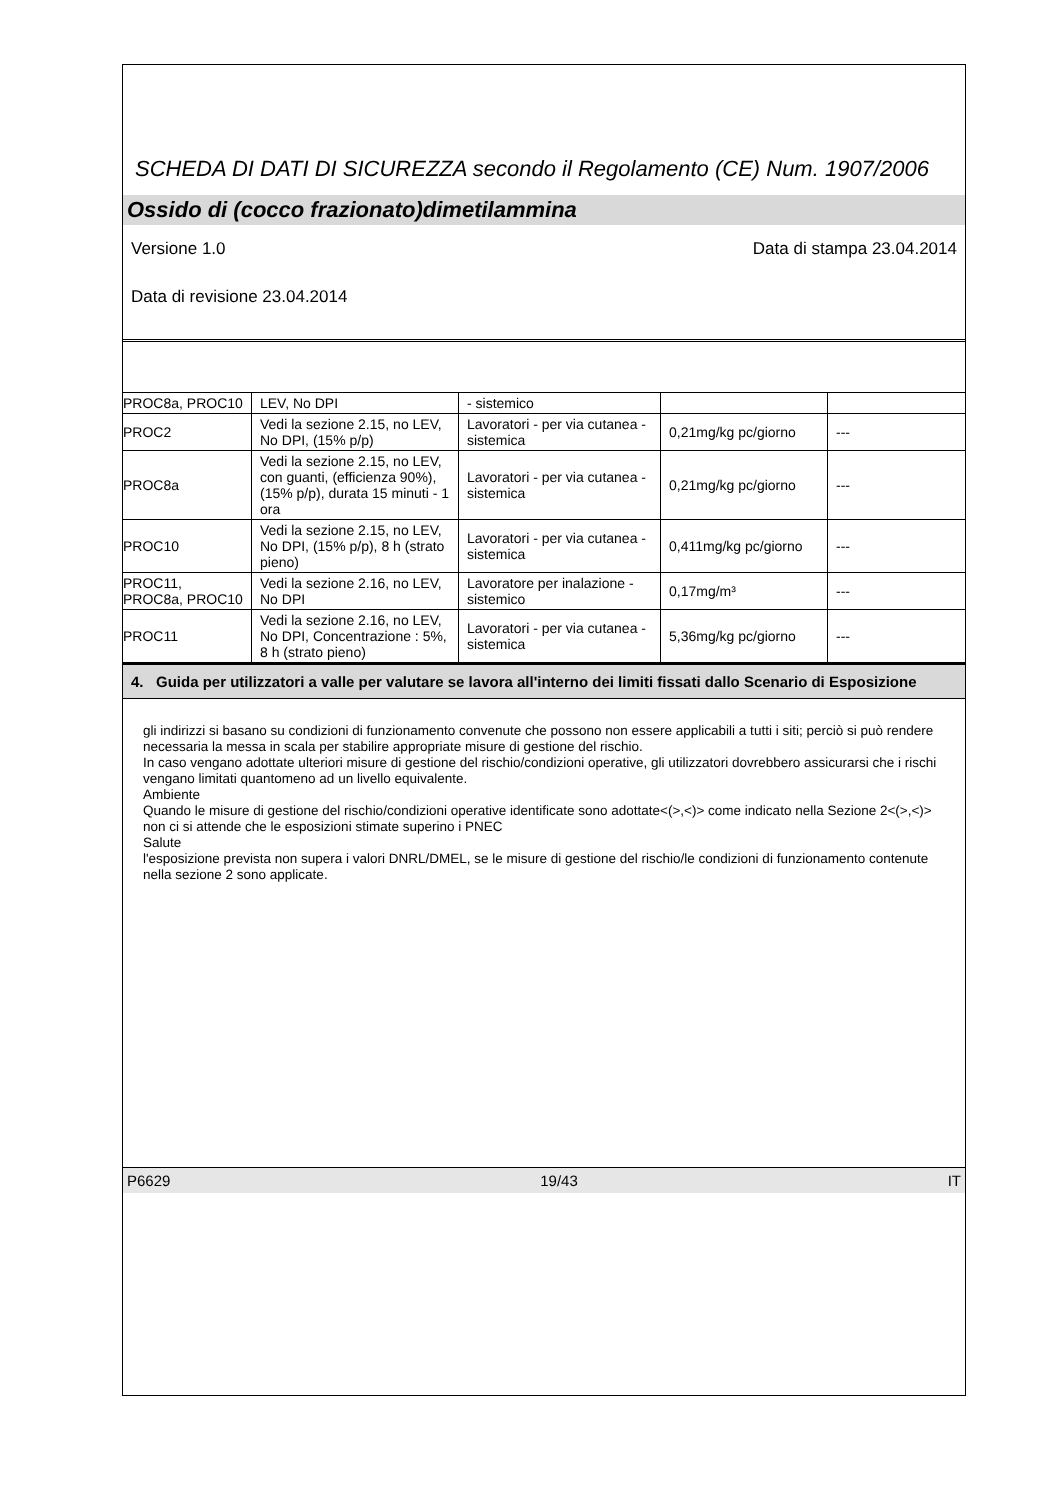SCHEDA DI DATI DI SICUREZZA secondo il Regolamento (CE) Num. 1907/2006
Ossido di (cocco frazionato)dimetilammina
Versione 1.0 Data di stampa 23.04.2014
Data di revisione 23.04.2014
| PROC8a, PROC10 | LEV, No DPI | - sistemico | | |
| PROC2 | Vedi la sezione 2.15, no LEV, No DPI, (15% p/p) | Lavoratori - per via cutanea - sistemica | 0,21mg/kg pc/giorno | --- |
| PROC8a | Vedi la sezione 2.15, no LEV, con guanti, (efficienza 90%), (15% p/p), durata 15 minuti - 1 ora | Lavoratori - per via cutanea - sistemica | 0,21mg/kg pc/giorno | --- |
| PROC10 | Vedi la sezione 2.15, no LEV, No DPI, (15% p/p), 8 h (strato pieno) | Lavoratori - per via cutanea - sistemica | 0,411mg/kg pc/giorno | --- |
| PROC11, PROC8a, PROC10 | Vedi la sezione 2.16, no LEV, No DPI | Lavoratore per inalazione - sistemico | 0,17mg/m³ | --- |
| PROC11 | Vedi la sezione 2.16, no LEV, No DPI, Concentrazione : 5%, 8 h (strato pieno) | Lavoratori - per via cutanea - sistemica | 5,36mg/kg pc/giorno | --- |
4. Guida per utilizzatori a valle per valutare se lavora all'interno dei limiti fissati dallo Scenario di Esposizione
gli indirizzi si basano su condizioni di funzionamento convenute che possono non essere applicabili a tutti i siti; perciò si può rendere necessaria la messa in scala per stabilire appropriate misure di gestione del rischio.
In caso vengano adottate ulteriori misure di gestione del rischio/condizioni operative, gli utilizzatori dovrebbero assicurarsi che i rischi vengano limitati quantomeno ad un livello equivalente.
Ambiente
Quando le misure di gestione del rischio/condizioni operative identificate sono adottate<(>,<)> come indicato nella Sezione 2<(>,<)> non ci si attende che le esposizioni stimate superino i PNEC
Salute
l'esposizione prevista non supera i valori DNRL/DMEL, se le misure di gestione del rischio/le condizioni di funzionamento contenute nella sezione 2 sono applicate.
P6629 19/43 IT